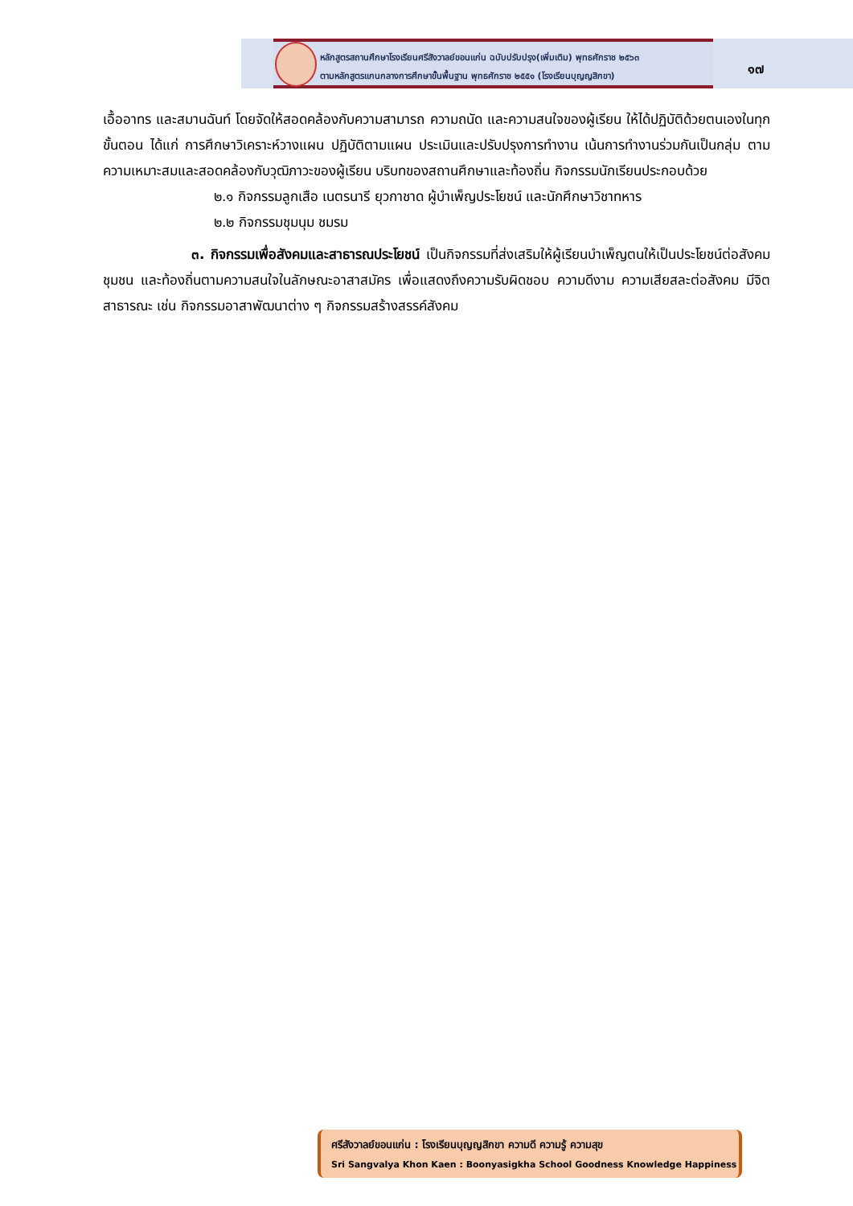หลักสูตรสถานศึกษาโรงเรียนศรีสังวาลย์ขอนแก่น ฉบับปรับปรุง(เพิ่มเติม) พุทธศักราช ๒๕๖๓
ตามหลักสูตรแกนกลางการศึกษาขั้นพื้นฐาน พุทธศักราช ๒๕๕๑ (โรงเรียนบุญญสิกขา)
๑๗
เอื้ออาทร และสมานฉันท์ โดยจัดให้สอดคล้องกับความสามารถ ความถนัด และความสนใจของผู้เรียน ให้ได้ปฏิบัติด้วยตนเองในทุกขั้นตอน ได้แก่ การศึกษาวิเคราะห์วางแผน ปฏิบัติตามแผน ประเมินและปรับปรุงการทำงาน เน้นการทำงานร่วมกันเป็นกลุ่ม ตามความเหมาะสมและสอดคล้องกับวุฒิภาวะของผู้เรียน บริบทของสถานศึกษาและท้องถิ่น กิจกรรมนักเรียนประกอบด้วย
๒.๑ กิจกรรมลูกเสือ เนตรนารี ยุวกาชาด ผู้บำเพ็ญประโยชน์ และนักศึกษาวิชาทหาร
๒.๒ กิจกรรมชุมนุม ชมรม
๓. กิจกรรมเพื่อสังคมและสาธารณประโยชน์ เป็นกิจกรรมที่ส่งเสริมให้ผู้เรียนบำเพ็ญตนให้เป็นประโยชน์ต่อสังคม ชุมชน และท้องถิ่นตามความสนใจในลักษณะอาสาสมัคร เพื่อแสดงถึงความรับผิดชอบ ความดีงาม ความเสียสละต่อสังคม มีจิตสาธารณะ เช่น กิจกรรมอาสาพัฒนาต่าง ๆ กิจกรรมสร้างสรรค์สังคม
ศรีสังวาลย์ขอนแก่น : โรงเรียนบุญญสิกขา ความดี ความรู้ ความสุข
Sri Sangvalya Khon Kaen : Boonyasigkha School Goodness Knowledge Happiness